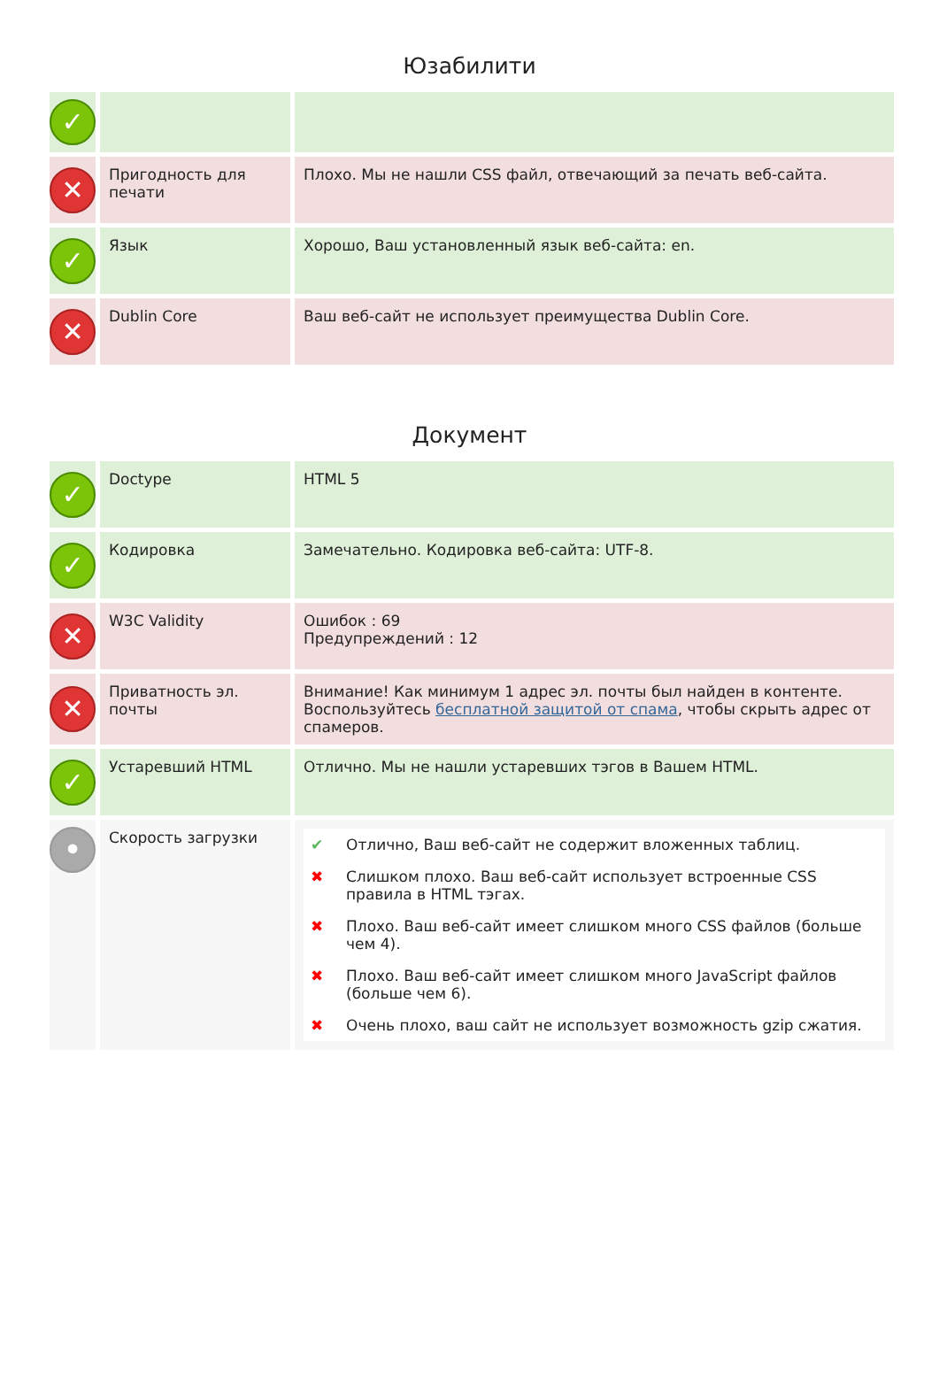Юзабилити
| ✓ | | |
| ✕ | Пригодность для печати | Плохо. Мы не нашли CSS файл, отвечающий за печать веб-сайта. |
| ✓ | Язык | Хорошо, Ваш установленный язык веб-сайта: en. |
| ✕ | Dublin Core | Ваш веб-сайт не использует преимущества Dublin Core. |
Документ
| ✓ | Doctype | HTML 5 |
| ✓ | Кодировка | Замечательно. Кодировка веб-сайта: UTF-8. |
| ✕ | W3C Validity | Ошибок : 69 Предупреждений : 12 |
| ✕ | Приватность эл. почты | Внимание! Как минимум 1 адрес эл. почты был найден в контенте. Воспользуйтесь бесплатной защитой от спама , чтобы скрыть адрес от спамеров. |
| ✓ | Устаревший HTML | Отлично. Мы не нашли устаревших тэгов в Вашем HTML. |
| • | Скорость загрузки | / ✔ / Отлично, Ваш веб-сайт не содержит вложенных таблиц. / / ✖ / Слишком плохо. Ваш веб-сайт использует встроенные CSS правила в HTML тэгах. / / ✖ / Плохо. Ваш веб-сайт имеет слишком много CSS файлов (больше чем 4). / / ✖ / Плохо. Ваш веб-сайт имеет слишком много JavaScript файлов (больше чем 6). / / ✖ / Очень плохо, ваш сайт не использует возможность gzip сжатия. / |